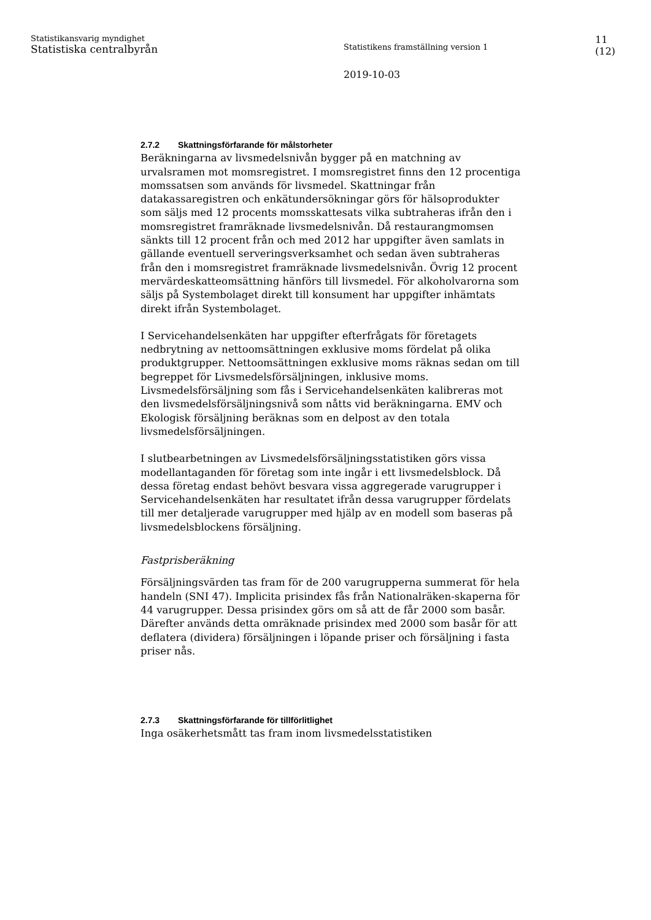Statistikansvarig myndighet
Statistiska centralbyrån
Statistikens framställning version 1
2019-10-03
11
(12)
2.7.2 Skattningsförfarande för målstorheter
Beräkningarna av livsmedelsnivån bygger på en matchning av urvalsramen mot momsregistret. I momsregistret finns den 12 procentiga momssatsen som används för livsmedel. Skattningar från datakassaregistren och enkätundersökningar görs för hälsoprodukter som säljs med 12 procents momsskattesats vilka subtraheras ifrån den i momsregistret framräknade livsmedelsnivån. Då restaurangmomsen sänkts till 12 procent från och med 2012 har uppgifter även samlats in gällande eventuell serveringsverksamhet och sedan även subtraheras från den i momsregistret framräknade livsmedelsnivån. Övrig 12 procent mervärdeskatteomsättning hänförs till livsmedel. För alkoholvarorna som säljs på Systembolaget direkt till konsument har uppgifter inhämtats direkt ifrån Systembolaget.
I Servicehandelsenkäten har uppgifter efterfrågats för företagets nedbrytning av nettoomsättningen exklusive moms fördelat på olika produktgrupper. Nettoomsättningen exklusive moms räknas sedan om till begreppet för Livsmedelsförsäljningen, inklusive moms. Livsmedelsförsäljning som fås i Servicehandelsenkäten kalibreras mot den livsmedelsförsäljningsnivå som nåtts vid beräkningarna. EMV och Ekologisk försäljning beräknas som en delpost av den totala livsmedelsförsäljningen.
I slutbearbetningen av Livsmedelsförsäljningsstatistiken görs vissa modellantaganden för företag som inte ingår i ett livsmedelsblock. Då dessa företag endast behövt besvara vissa aggregerade varugrupper i Servicehandelsenkäten har resultatet ifrån dessa varugrupper fördelats till mer detaljerade varugrupper med hjälp av en modell som baseras på livsmedelsblockens försäljning.
Fastprisberäkning
Försäljningsvärden tas fram för de 200 varugrupperna summerat för hela handeln (SNI 47). Implicita prisindex fås från Nationalräken-skaperna för 44 varugrupper. Dessa prisindex görs om så att de får 2000 som basår. Därefter används detta omräknade prisindex med 2000 som basår för att deflatera (dividera) försäljningen i löpande priser och försäljning i fasta priser nås.
2.7.3 Skattningsförfarande för tillförlitlighet
Inga osäkerhetsmått tas fram inom livsmedelsstatistiken